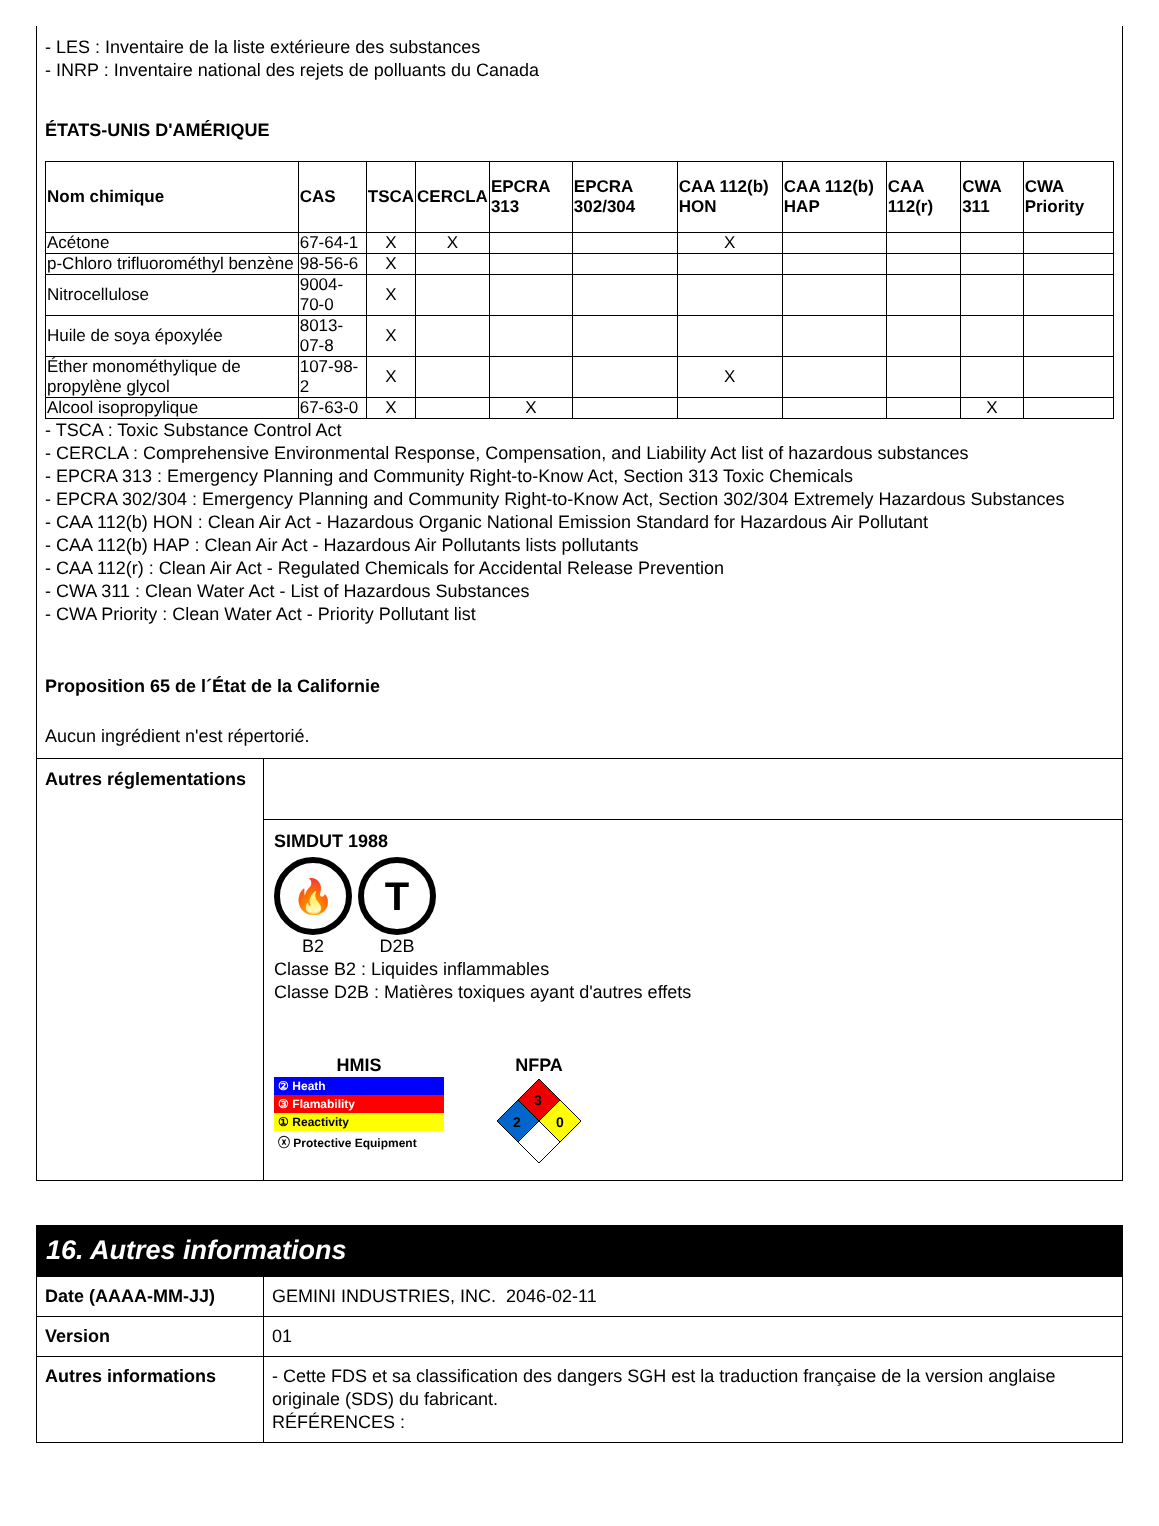- LES : Inventaire de la liste extérieure des substances
- INRP : Inventaire national des rejets de polluants du Canada
ÉTATS-UNIS D'AMÉRIQUE
| Nom chimique | CAS | TSCA | CERCLA | EPCRA 313 | EPCRA 302/304 | CAA 112(b) HON | CAA 112(b) HAP | CAA 112(r) | CWA 311 | CWA Priority |
| --- | --- | --- | --- | --- | --- | --- | --- | --- | --- | --- |
| Acétone | 67-64-1 | X | X | | | X | | | | |
| p-Chloro trifluorométhyl benzène | 98-56-6 | X | | | | | | | | |
| Nitrocellulose | 9004-70-0 | X | | | | | | | | |
| Huile de soya époxylée | 8013-07-8 | X | | | | | | | | |
| Éther monométhylique de propylène glycol | 107-98-2 | X | | | | X | | | | |
| Alcool isopropylique | 67-63-0 | X | | X | | | | | X | |
- TSCA : Toxic Substance Control Act
- CERCLA : Comprehensive Environmental Response, Compensation, and Liability Act list of hazardous substances
- EPCRA 313 : Emergency Planning and Community Right-to-Know Act, Section 313 Toxic Chemicals
- EPCRA 302/304 : Emergency Planning and Community Right-to-Know Act, Section 302/304 Extremely Hazardous Substances
- CAA 112(b) HON : Clean Air Act - Hazardous Organic National Emission Standard for Hazardous Air Pollutant
- CAA 112(b) HAP : Clean Air Act - Hazardous Air Pollutants lists pollutants
- CAA 112(r) : Clean Air Act - Regulated Chemicals for Accidental Release Prevention
- CWA 311 : Clean Water Act - List of Hazardous Substances
- CWA Priority : Clean Water Act - Priority Pollutant list
Proposition 65 de l´État de la Californie
Aucun ingrédient n'est répertorié.
Autres réglementations
SIMDUT 1988
🔥
B2
T
D2B
Classe B2 : Liquides inflammables
Classe D2B : Matières toxiques ayant d'autres effets
HMIS
② Heath
③ Flamability
① Reactivity
ⓧ Protective Equipment
NFPA
3
2
0
16. Autres informations
| Date (AAAA-MM-JJ) | GEMINI INDUSTRIES, INC. 2046-02-11 |
| Version | 01 |
| Autres informations | - Cette FDS et sa classification des dangers SGH est la traduction française de la version anglaise originale (SDS) du fabricant. RÉFÉRENCES : |